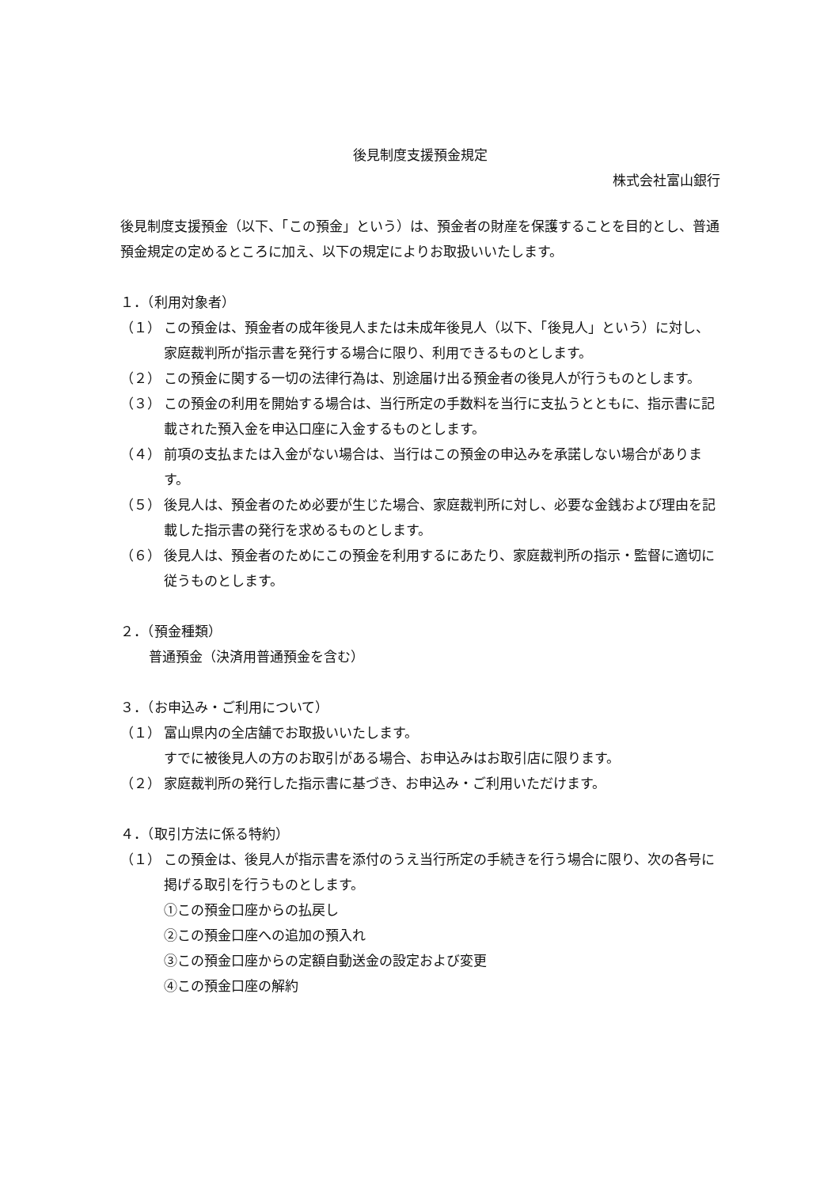後見制度支援預金規定
株式会社富山銀行
後見制度支援預金（以下、「この預金」という）は、預金者の財産を保護することを目的とし、普通預金規定の定めるところに加え、以下の規定によりお取扱いいたします。
１．（利用対象者）
（１） この預金は、預金者の成年後見人または未成年後見人（以下、「後見人」という）に対し、家庭裁判所が指示書を発行する場合に限り、利用できるものとします。
（２） この預金に関する一切の法律行為は、別途届け出る預金者の後見人が行うものとします。
（３） この預金の利用を開始する場合は、当行所定の手数料を当行に支払うとともに、指示書に記載された預入金を申込口座に入金するものとします。
（４） 前項の支払または入金がない場合は、当行はこの預金の申込みを承諾しない場合があります。
（５） 後見人は、預金者のため必要が生じた場合、家庭裁判所に対し、必要な金銭および理由を記載した指示書の発行を求めるものとします。
（６） 後見人は、預金者のためにこの預金を利用するにあたり、家庭裁判所の指示・監督に適切に従うものとします。
２．（預金種類）
普通預金（決済用普通預金を含む）
３．（お申込み・ご利用について）
（１） 富山県内の全店舗でお取扱いいたします。
すでに被後見人の方のお取引がある場合、お申込みはお取引店に限ります。
（２） 家庭裁判所の発行した指示書に基づき、お申込み・ご利用いただけます。
４．（取引方法に係る特約）
（１） この預金は、後見人が指示書を添付のうえ当行所定の手続きを行う場合に限り、次の各号に掲げる取引を行うものとします。
①この預金口座からの払戻し
②この預金口座への追加の預入れ
③この預金口座からの定額自動送金の設定および変更
④この預金口座の解約